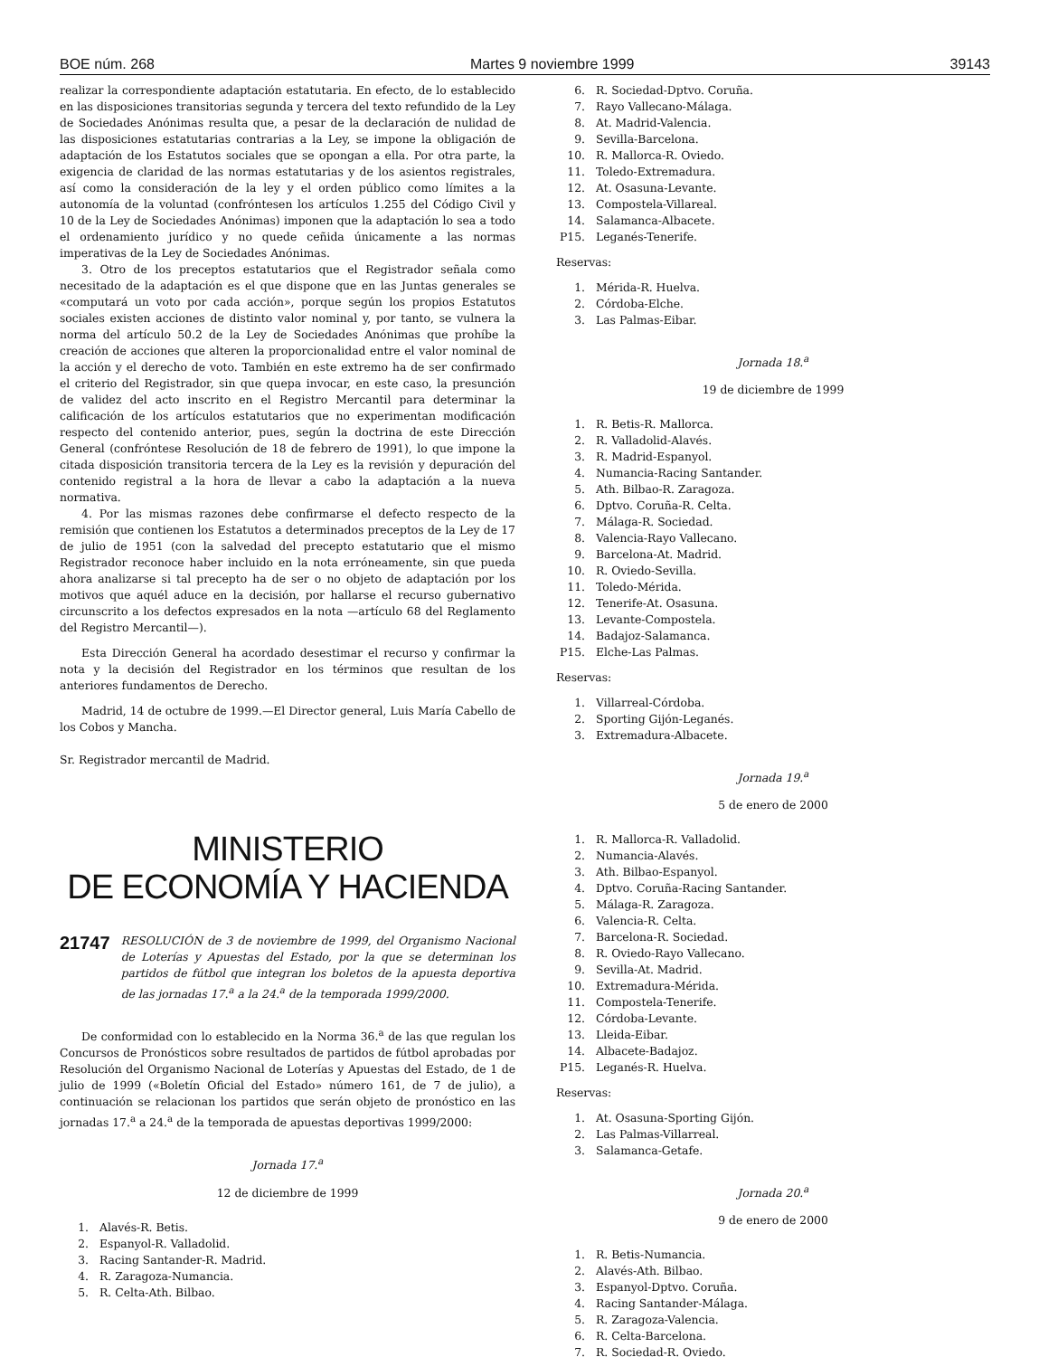BOE núm. 268 Martes 9 noviembre 1999 39143
realizar la correspondiente adaptación estatutaria. En efecto, de lo establecido en las disposiciones transitorias segunda y tercera del texto refundido de la Ley de Sociedades Anónimas resulta que, a pesar de la declaración de nulidad de las disposiciones estatutarias contrarias a la Ley, se impone la obligación de adaptación de los Estatutos sociales que se opongan a ella. Por otra parte, la exigencia de claridad de las normas estatutarias y de los asientos registrales, así como la consideración de la ley y el orden público como límites a la autonomía de la voluntad (confróntesen los artículos 1.255 del Código Civil y 10 de la Ley de Sociedades Anónimas) imponen que la adaptación lo sea a todo el ordenamiento jurídico y no quede ceñida únicamente a las normas imperativas de la Ley de Sociedades Anónimas.
3. Otro de los preceptos estatutarios que el Registrador señala como necesitado de la adaptación es el que dispone que en las Juntas generales se «computará un voto por cada acción», porque según los propios Estatutos sociales existen acciones de distinto valor nominal y, por tanto, se vulnera la norma del artículo 50.2 de la Ley de Sociedades Anónimas que prohíbe la creación de acciones que alteren la proporcionalidad entre el valor nominal de la acción y el derecho de voto. También en este extremo ha de ser confirmado el criterio del Registrador, sin que quepa invocar, en este caso, la presunción de validez del acto inscrito en el Registro Mercantil para determinar la calificación de los artículos estatutarios que no experimentan modificación respecto del contenido anterior, pues, según la doctrina de este Dirección General (confróntese Resolución de 18 de febrero de 1991), lo que impone la citada disposición transitoria tercera de la Ley es la revisión y depuración del contenido registral a la hora de llevar a cabo la adaptación a la nueva normativa.
4. Por las mismas razones debe confirmarse el defecto respecto de la remisión que contienen los Estatutos a determinados preceptos de la Ley de 17 de julio de 1951 (con la salvedad del precepto estatutario que el mismo Registrador reconoce haber incluido en la nota erróneamente, sin que pueda ahora analizarse si tal precepto ha de ser o no objeto de adaptación por los motivos que aquél aduce en la decisión, por hallarse el recurso gubernativo circunscrito a los defectos expresados en la nota —artículo 68 del Reglamento del Registro Mercantil—).
Esta Dirección General ha acordado desestimar el recurso y confirmar la nota y la decisión del Registrador en los términos que resultan de los anteriores fundamentos de Derecho.
Madrid, 14 de octubre de 1999.—El Director general, Luis María Cabello de los Cobos y Mancha.
Sr. Registrador mercantil de Madrid.
MINISTERIO
DE ECONOMÍA Y HACIENDA
21747
RESOLUCIÓN de 3 de noviembre de 1999, del Organismo Nacional de Loterías y Apuestas del Estado, por la que se determinan los partidos de fútbol que integran los boletos de la apuesta deportiva de las jornadas 17.<sup>a</sup> a la 24.<sup>a</sup> de la temporada 1999/2000.
De conformidad con lo establecido en la Norma 36.<sup>a</sup> de las que regulan los Concursos de Pronósticos sobre resultados de partidos de fútbol aprobadas por Resolución del Organismo Nacional de Loterías y Apuestas del Estado, de 1 de julio de 1999 («Boletín Oficial del Estado» número 161, de 7 de julio), a continuación se relacionan los partidos que serán objeto de pronóstico en las jornadas 17.<sup>a</sup> a 24.<sup>a</sup> de la temporada de apuestas deportivas 1999/2000:
Jornada 17.<sup>a</sup>
12 de diciembre de 1999
1. Alavés-R. Betis.
2. Espanyol-R. Valladolid.
3. Racing Santander-R. Madrid.
4. R. Zaragoza-Numancia.
5. R. Celta-Ath. Bilbao.
6. R. Sociedad-Dptvo. Coruña.
7. Rayo Vallecano-Málaga.
8. At. Madrid-Valencia.
9. Sevilla-Barcelona.
10. R. Mallorca-R. Oviedo.
11. Toledo-Extremadura.
12. At. Osasuna-Levante.
13. Compostela-Villareal.
14. Salamanca-Albacete.
P15. Leganés-Tenerife.
Reservas:
1. Mérida-R. Huelva.
2. Córdoba-Elche.
3. Las Palmas-Eibar.
Jornada 18.<sup>a</sup>
19 de diciembre de 1999
1. R. Betis-R. Mallorca.
2. R. Valladolid-Alavés.
3. R. Madrid-Espanyol.
4. Numancia-Racing Santander.
5. Ath. Bilbao-R. Zaragoza.
6. Dptvo. Coruña-R. Celta.
7. Málaga-R. Sociedad.
8. Valencia-Rayo Vallecano.
9. Barcelona-At. Madrid.
10. R. Oviedo-Sevilla.
11. Toledo-Mérida.
12. Tenerife-At. Osasuna.
13. Levante-Compostela.
14. Badajoz-Salamanca.
P15. Elche-Las Palmas.
Reservas:
1. Villarreal-Córdoba.
2. Sporting Gijón-Leganés.
3. Extremadura-Albacete.
Jornada 19.<sup>a</sup>
5 de enero de 2000
1. R. Mallorca-R. Valladolid.
2. Numancia-Alavés.
3. Ath. Bilbao-Espanyol.
4. Dptvo. Coruña-Racing Santander.
5. Málaga-R. Zaragoza.
6. Valencia-R. Celta.
7. Barcelona-R. Sociedad.
8. R. Oviedo-Rayo Vallecano.
9. Sevilla-At. Madrid.
10. Extremadura-Mérida.
11. Compostela-Tenerife.
12. Córdoba-Levante.
13. Lleida-Eibar.
14. Albacete-Badajoz.
P15. Leganés-R. Huelva.
Reservas:
1. At. Osasuna-Sporting Gijón.
2. Las Palmas-Villarreal.
3. Salamanca-Getafe.
Jornada 20.<sup>a</sup>
9 de enero de 2000
1. R. Betis-Numancia.
2. Alavés-Ath. Bilbao.
3. Espanyol-Dptvo. Coruña.
4. Racing Santander-Málaga.
5. R. Zaragoza-Valencia.
6. R. Celta-Barcelona.
7. R. Sociedad-R. Oviedo.